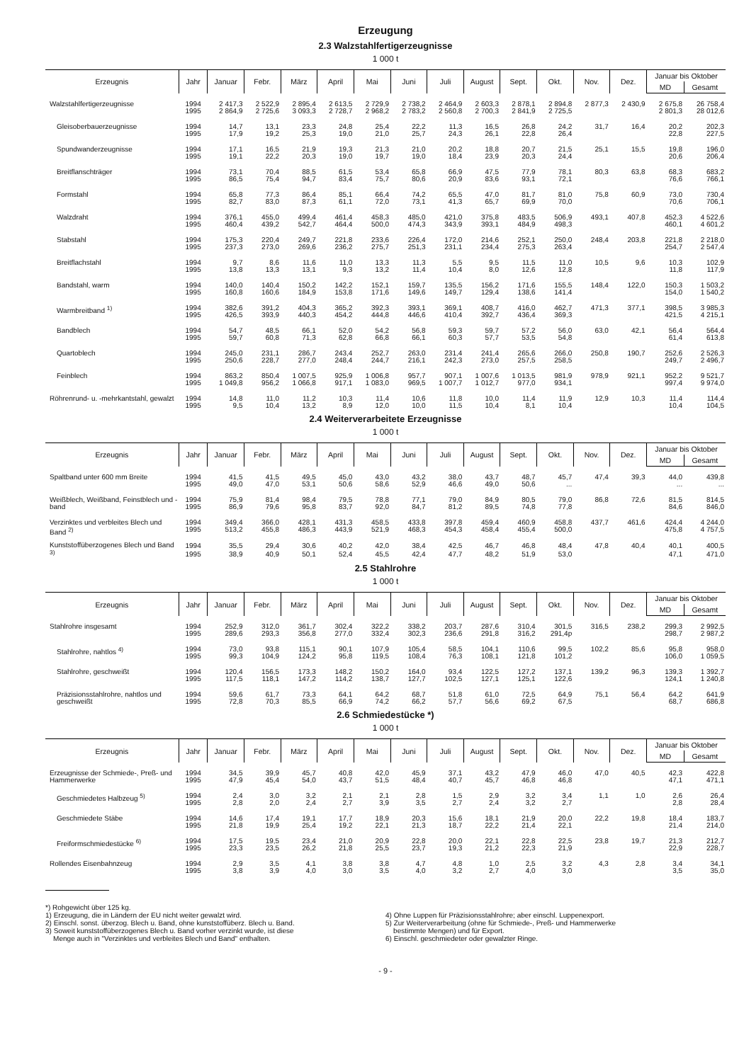Erzeugung
2.3 Walzstahlfertigerzeugnisse
1 000 t
| Erzeugnis | Jahr | Januar | Febr. | März | April | Mai | Juni | Juli | August | Sept. | Okt. | Nov. | Dez. | Januar bis Oktober | |
| --- | --- | --- | --- | --- | --- | --- | --- | --- | --- | --- | --- | --- | --- | --- | --- |
| | | | | | | | | | | | | | | MD | Gesamt |
| Walzstahlfertigerzeugnisse | 1994 | 2 417,3 | 2 522,9 | 2 895,4 | 2 613,5 | 2 729,9 | 2 738,2 | 2 464,9 | 2 603,3 | 2 878,1 | 2 894,8 | 2 877,3 | 2 430,9 | 2 675,8 | 26 758,4 |
| | 1995 | 2 864,9 | 2 725,6 | 3 093,3 | 2 728,7 | 2 968,2 | 2 783,2 | 2 560,8 | 2 700,3 | 2 841,9 | 2 725,5 | | | 2 801,3 | 28 012,6 |
| Gleisoberbauerzeugnisse | 1994 | 14,7 | 13,1 | 23,3 | 24,8 | 25,4 | 22,2 | 11,3 | 16,5 | 26,8 | 24,2 | 31,7 | 16,4 | 20,2 | 202,3 |
| | 1995 | 17,9 | 19,2 | 25,3 | 19,0 | 21,0 | 25,7 | 24,3 | 26,1 | 22,8 | 26,4 | | | 22,8 | 227,5 |
| Spundwanderzeugnisse | 1994 | 17,1 | 16,5 | 21,9 | 19,3 | 21,3 | 21,0 | 20,2 | 18,8 | 20,7 | 21,5 | 25,1 | 15,5 | 19,8 | 196,0 |
| | 1995 | 19,1 | 22,2 | 20,3 | 19,0 | 19,7 | 19,0 | 18,4 | 23,9 | 20,3 | 24,4 | | | 20,6 | 206,4 |
| Breitflanschträger | 1994 | 73,1 | 70,4 | 88,5 | 61,5 | 53,4 | 65,8 | 66,9 | 47,5 | 77,9 | 78,1 | 80,3 | 63,8 | 68,3 | 683,2 |
| | 1995 | 86,5 | 75,4 | 94,7 | 83,4 | 75,7 | 80,6 | 20,9 | 83,6 | 93,1 | 72,1 | | | 76,6 | 766,1 |
| Formstahl | 1994 | 65,8 | 77,3 | 86,4 | 85,1 | 66,4 | 74,2 | 65,5 | 47,0 | 81,7 | 81,0 | 75,8 | 60,9 | 73,0 | 730,4 |
| | 1995 | 82,7 | 83,0 | 87,3 | 61,1 | 72,0 | 73,1 | 41,3 | 65,7 | 69,9 | 70,0 | | | 70,6 | 706,1 |
| Walzdraht | 1994 | 376,1 | 455,0 | 499,4 | 461,4 | 458,3 | 485,0 | 421,0 | 375,8 | 483,5 | 506,9 | 493,1 | 407,8 | 452,3 | 4 522,6 |
| | 1995 | 460,4 | 439,2 | 542,7 | 464,4 | 500,0 | 474,3 | 343,9 | 393,1 | 484,9 | 498,3 | | | 460,1 | 4 601,2 |
| Stabstahl | 1994 | 175,3 | 220,4 | 249,7 | 221,8 | 233,6 | 226,4 | 172,0 | 214,6 | 252,1 | 250,0 | 248,4 | 203,8 | 221,8 | 2 218,0 |
| | 1995 | 237,3 | 273,0 | 269,6 | 236,2 | 275,7 | 251,3 | 231,1 | 234,4 | 275,3 | 263,4 | | | 254,7 | 2 547,4 |
| Breitflachstahl | 1994 | 9,7 | 8,6 | 11,6 | 11,0 | 13,3 | 11,3 | 5,5 | 9,5 | 11,5 | 11,0 | 10,5 | 9,6 | 10,3 | 102,9 |
| | 1995 | 13,8 | 13,3 | 13,1 | 9,3 | 13,2 | 11,4 | 10,4 | 8,0 | 12,6 | 12,8 | | | 11,8 | 117,9 |
| Bandstahl, warm | 1994 | 140,0 | 140,4 | 150,2 | 142,2 | 152,1 | 159,7 | 135,5 | 156,2 | 171,6 | 155,5 | 148,4 | 122,0 | 150,3 | 1 503,2 |
| | 1995 | 160,8 | 160,6 | 184,9 | 153,8 | 171,6 | 149,6 | 149,7 | 129,4 | 138,6 | 141,4 | | | 154,0 | 1 540,2 |
| Warmbreitband <sup>1)</sup> | 1994 | 382,6 | 391,2 | 404,3 | 365,2 | 392,3 | 393,1 | 369,1 | 408,7 | 416,0 | 462,7 | 471,3 | 377,1 | 398,5 | 3 985,3 |
| | 1995 | 426,5 | 393,9 | 440,3 | 454,2 | 444,8 | 446,6 | 410,4 | 392,7 | 436,4 | 369,3 | | | 421,5 | 4 215,1 |
| Bandblech | 1994 | 54,7 | 48,5 | 66,1 | 52,0 | 54,2 | 56,8 | 59,3 | 59,7 | 57,2 | 56,0 | 63,0 | 42,1 | 56,4 | 564,4 |
| | 1995 | 59,7 | 60,8 | 71,3 | 62,8 | 66,8 | 66,1 | 60,3 | 57,7 | 53,5 | 54,8 | | | 61,4 | 613,8 |
| Quartoblech | 1994 | 245,0 | 231,1 | 286,7 | 243,4 | 252,7 | 263,0 | 231,4 | 241,4 | 265,6 | 266,0 | 250,8 | 190,7 | 252,6 | 2 526,3 |
| | 1995 | 250,6 | 228,7 | 277,0 | 248,4 | 244,7 | 216,1 | 242,3 | 273,0 | 257,5 | 258,5 | | | 249,7 | 2 496,7 |
| Feinblech | 1994 | 863,2 | 850,4 | 1 007,5 | 925,9 | 1 006,8 | 957,7 | 907,1 | 1 007,6 | 1 013,5 | 981,9 | 978,9 | 921,1 | 952,2 | 9 521,7 |
| | 1995 | 1 049,8 | 956,2 | 1 066,8 | 917,1 | 1 083,0 | 969,5 | 1 007,7 | 1 012,7 | 977,0 | 934,1 | | | 997,4 | 9 974,0 |
| Röhrenrund- u. -mehrkantstahl, gewalzt | 1994 | 14,8 | 11,0 | 11,2 | 10,3 | 11,4 | 10,6 | 11,8 | 10,0 | 11,4 | 11,9 | 12,9 | 10,3 | 11,4 | 114,4 |
| | 1995 | 9,5 | 10,4 | 13,2 | 8,9 | 12,0 | 10,0 | 11,5 | 10,4 | 8,1 | 10,4 | | | 10,4 | 104,5 |
2.4 Weiterverarbeitete Erzeugnisse
1 000 t
| Erzeugnis | Jahr | Januar | Febr. | März | April | Mai | Juni | Juli | August | Sept. | Okt. | Nov. | Dez. | Januar bis Oktober | |
| --- | --- | --- | --- | --- | --- | --- | --- | --- | --- | --- | --- | --- | --- | --- | --- |
| | | | | | | | | | | | | | | MD | Gesamt |
| Spaltband unter 600 mm Breite | 1994 | 41,5 | 41,5 | 49,5 | 45,0 | 43,0 | 43,2 | 38,0 | 43,7 | 48,7 | 45,7 | 47,4 | 39,3 | 44,0 | 439,8 |
| | 1995 | 49,0 | 47,0 | 53,1 | 50,6 | 58,6 | 52,9 | 46,6 | 49,0 | 50,6 | ... | | | ... | ... |
| Weißblech, Weißband, Feinstblech und -band | 1994 | 75,9 | 81,4 | 98,4 | 79,5 | 78,8 | 77,1 | 79,0 | 84,9 | 80,5 | 79,0 | 86,8 | 72,6 | 81,5 | 814,5 |
| | 1995 | 86,9 | 79,6 | 95,8 | 83,7 | 92,0 | 84,7 | 81,2 | 89,5 | 74,8 | 77,8 | | | 84,6 | 846,0 |
| Verzinktes und verbleites Blech und Band <sup>2)</sup> | 1994 | 349,4 | 366,0 | 428,1 | 431,3 | 458,5 | 433,8 | 397,8 | 459,4 | 460,9 | 458,8 | 437,7 | 461,6 | 424,4 | 4 244,0 |
| | 1995 | 513,2 | 455,8 | 486,3 | 443,9 | 521,9 | 468,3 | 454,3 | 458,4 | 455,4 | 500,0 | | | 475,8 | 4 757,5 |
| Kunststoffüberzogenes Blech und Band <sup>3)</sup> | 1994 | 35,5 | 29,4 | 30,6 | 40,2 | 42,0 | 38,4 | 42,5 | 46,7 | 46,8 | 48,4 | 47,8 | 40,4 | 40,1 | 400,5 |
| | 1995 | 38,9 | 40,9 | 50,1 | 52,4 | 45,5 | 42,4 | 47,7 | 48,2 | 51,9 | 53,0 | | | 47,1 | 471,0 |
2.5 Stahlrohre
1 000 t
| Erzeugnis | Jahr | Januar | Febr. | März | April | Mai | Juni | Juli | August | Sept. | Okt. | Nov. | Dez. | Januar bis Oktober | |
| --- | --- | --- | --- | --- | --- | --- | --- | --- | --- | --- | --- | --- | --- | --- | --- |
| | | | | | | | | | | | | | | MD | Gesamt |
| Stahlrohre insgesamt | 1994 | 252,9 | 312,0 | 361,7 | 302,4 | 322,2 | 338,2 | 203,7 | 287,6 | 310,4 | 301,5 | 316,5 | 238,2 | 299,3 | 2 992,5 |
| | 1995 | 289,6 | 293,3 | 356,8 | 277,0 | 332,4 | 302,3 | 236,6 | 291,8 | 316,2 | 291,4p | | | 298,7 | 2 987,2 |
| Stahlrohre, nahtlos <sup>4)</sup> | 1994 | 73,0 | 93,8 | 115,1 | 90,1 | 107,9 | 105,4 | 58,5 | 104,1 | 110,6 | 99,5 | 102,2 | 85,6 | 95,8 | 958,0 |
| | 1995 | 99,3 | 104,9 | 124,2 | 95,8 | 119,5 | 108,4 | 76,3 | 108,1 | 121,8 | 101,2 | | | 106,0 | 1 059,5 |
| Stahlrohre, geschweißt | 1994 | 120,4 | 156,5 | 173,3 | 148,2 | 150,2 | 164,0 | 93,4 | 122,5 | 127,2 | 137,1 | 139,2 | 96,3 | 139,3 | 1 392,7 |
| | 1995 | 117,5 | 118,1 | 147,2 | 114,2 | 138,7 | 127,7 | 102,5 | 127,1 | 125,1 | 122,6 | | | 124,1 | 1 240,8 |
| Präzisionsstahlrohre, nahtlos und geschweißt | 1994 | 59,6 | 61,7 | 73,3 | 64,1 | 64,2 | 68,7 | 51,8 | 61,0 | 72,5 | 64,9 | 75,1 | 56,4 | 64,2 | 641,9 |
| | 1995 | 72,8 | 70,3 | 85,5 | 66,9 | 74,2 | 66,2 | 57,7 | 56,6 | 69,2 | 67,5 | | | 68,7 | 686,8 |
2.6 Schmiedestücke *)
1 000 t
| Erzeugnis | Jahr | Januar | Febr. | März | April | Mai | Juni | Juli | August | Sept. | Okt. | Nov. | Dez. | Januar bis Oktober | |
| --- | --- | --- | --- | --- | --- | --- | --- | --- | --- | --- | --- | --- | --- | --- | --- |
| | | | | | | | | | | | | | | MD | Gesamt |
| Erzeugnisse der Schmiede-, Preß- und Hammerwerke | 1994 | 34,5 | 39,9 | 45,7 | 40,8 | 42,0 | 45,9 | 37,1 | 43,2 | 47,9 | 46,0 | 47,0 | 40,5 | 42,3 | 422,8 |
| | 1995 | 47,9 | 45,4 | 54,0 | 43,7 | 51,5 | 48,4 | 40,7 | 45,7 | 46,8 | 46,8 | | | 47,1 | 471,1 |
| Geschmiedetes Halbzeug <sup>5)</sup> | 1994 | 2,4 | 3,0 | 3,2 | 2,1 | 2,1 | 2,8 | 1,5 | 2,9 | 3,2 | 3,4 | 1,1 | 1,0 | 2,6 | 26,4 |
| | 1995 | 2,8 | 2,0 | 2,4 | 2,7 | 3,9 | 3,5 | 2,7 | 2,4 | 3,2 | 2,7 | | | 2,8 | 28,4 |
| Geschmiedete Stäbe | 1994 | 14,6 | 17,4 | 19,1 | 17,7 | 18,9 | 20,3 | 15,6 | 18,1 | 21,9 | 20,0 | 22,2 | 19,8 | 18,4 | 183,7 |
| | 1995 | 21,8 | 19,9 | 25,4 | 19,2 | 22,1 | 21,3 | 18,7 | 22,2 | 21,4 | 22,1 | | | 21,4 | 214,0 |
| Freiformschmiedestücke <sup>6)</sup> | 1994 | 17,5 | 19,5 | 23,4 | 21,0 | 20,9 | 22,8 | 20,0 | 22,1 | 22,8 | 22,5 | 23,8 | 19,7 | 21,3 | 212,7 |
| | 1995 | 23,3 | 23,5 | 26,2 | 21,8 | 25,5 | 23,7 | 19,3 | 21,2 | 22,3 | 21,9 | | | 22,9 | 228,7 |
| Rollendes Eisenbahnzeug | 1994 | 2,9 | 3,5 | 4,1 | 3,8 | 3,8 | 4,7 | 4,8 | 1,0 | 2,5 | 3,2 | 4,3 | 2,8 | 3,4 | 34,1 |
| | 1995 | 3,8 | 3,9 | 4,0 | 3,0 | 3,5 | 4,0 | 3,2 | 2,7 | 4,0 | 3,0 | | | 3,5 | 35,0 |
*) Rohgewicht über 125 kg.
1) Erzeugung, die in Ländern der EU nicht weiter gewalzt wird.
2) Einschl. sonst. überzog. Blech u. Band, ohne kunststoffüberz. Blech u. Band.
3) Soweit kunststoffüberzogenes Blech u. Band vorher verzinkt wurde, ist diese
Menge auch in "Verzinktes und verbleites Blech und Band" enthalten.
4) Ohne Luppen für Präzisionsstahlrohre; aber einschl. Luppenexport.
5) Zur Weiterverarbeitung (ohne für Schmiede-, Preß- und Hammerwerke
bestimmte Mengen) und für Export.
6) Einschl. geschmiedeter oder gewalzter Ringe.
- 9 -